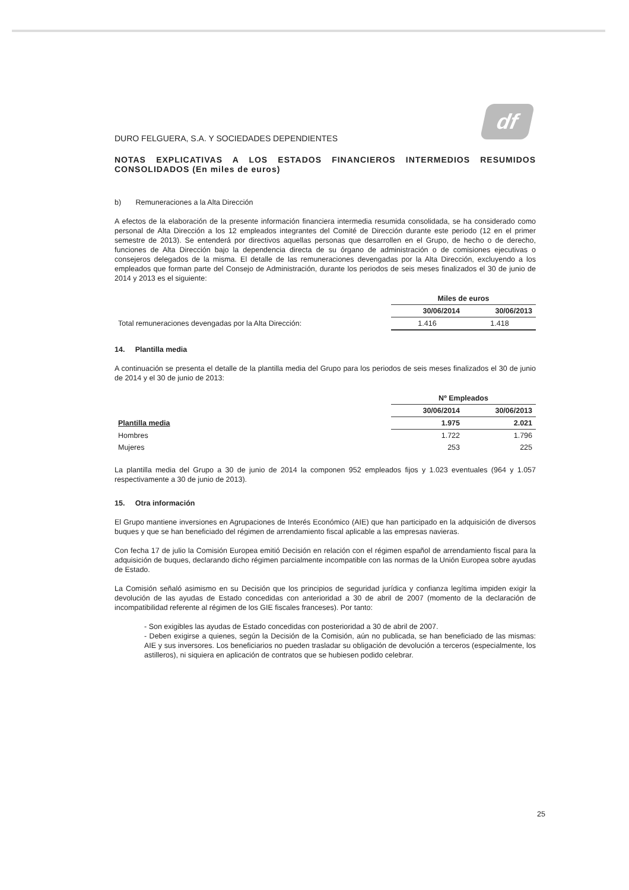df
DURO FELGUERA, S.A. Y SOCIEDADES DEPENDIENTES
NOTAS EXPLICATIVAS A LOS ESTADOS FINANCIEROS INTERMEDIOS RESUMIDOS CONSOLIDADOS (En miles de euros)
b) Remuneraciones a la Alta Dirección
A efectos de la elaboración de la presente información financiera intermedia resumida consolidada, se ha considerado como personal de Alta Dirección a los 12 empleados integrantes del Comité de Dirección durante este periodo (12 en el primer semestre de 2013). Se entenderá por directivos aquellas personas que desarrollen en el Grupo, de hecho o de derecho, funciones de Alta Dirección bajo la dependencia directa de su órgano de administración o de comisiones ejecutivas o consejeros delegados de la misma. El detalle de las remuneraciones devengadas por la Alta Dirección, excluyendo a los empleados que forman parte del Consejo de Administración, durante los periodos de seis meses finalizados el 30 de junio de 2014 y 2013 es el siguiente:
| | Miles de euros | |
| | 30/06/2014 | 30/06/2013 |
| Total remuneraciones devengadas por la Alta Dirección: | 1.416 | 1.418 |
14. Plantilla media
A continuación se presenta el detalle de la plantilla media del Grupo para los periodos de seis meses finalizados el 30 de junio de 2014 y el 30 de junio de 2013:
| | Nº Empleados | |
| | 30/06/2014 | 30/06/2013 |
| Plantilla media | 1.975 | 2.021 |
| Hombres | 1.722 | 1.796 |
| Mujeres | 253 | 225 |
La plantilla media del Grupo a 30 de junio de 2014 la componen 952 empleados fijos y 1.023 eventuales (964 y 1.057 respectivamente a 30 de junio de 2013).
15. Otra información
El Grupo mantiene inversiones en Agrupaciones de Interés Económico (AIE) que han participado en la adquisición de diversos buques y que se han beneficiado del régimen de arrendamiento fiscal aplicable a las empresas navieras.
Con fecha 17 de julio la Comisión Europea emitió Decisión en relación con el régimen español de arrendamiento fiscal para la adquisición de buques, declarando dicho régimen parcialmente incompatible con las normas de la Unión Europea sobre ayudas de Estado.
La Comisión señaló asimismo en su Decisión que los principios de seguridad jurídica y confianza legítima impiden exigir la devolución de las ayudas de Estado concedidas con anterioridad a 30 de abril de 2007 (momento de la declaración de incompatibilidad referente al régimen de los GIE fiscales franceses). Por tanto:
- Son exigibles las ayudas de Estado concedidas con posterioridad a 30 de abril de 2007.
- Deben exigirse a quienes, según la Decisión de la Comisión, aún no publicada, se han beneficiado de las mismas: AIE y sus inversores. Los beneficiarios no pueden trasladar su obligación de devolución a terceros (especialmente, los astilleros), ni siquiera en aplicación de contratos que se hubiesen podido celebrar.
25